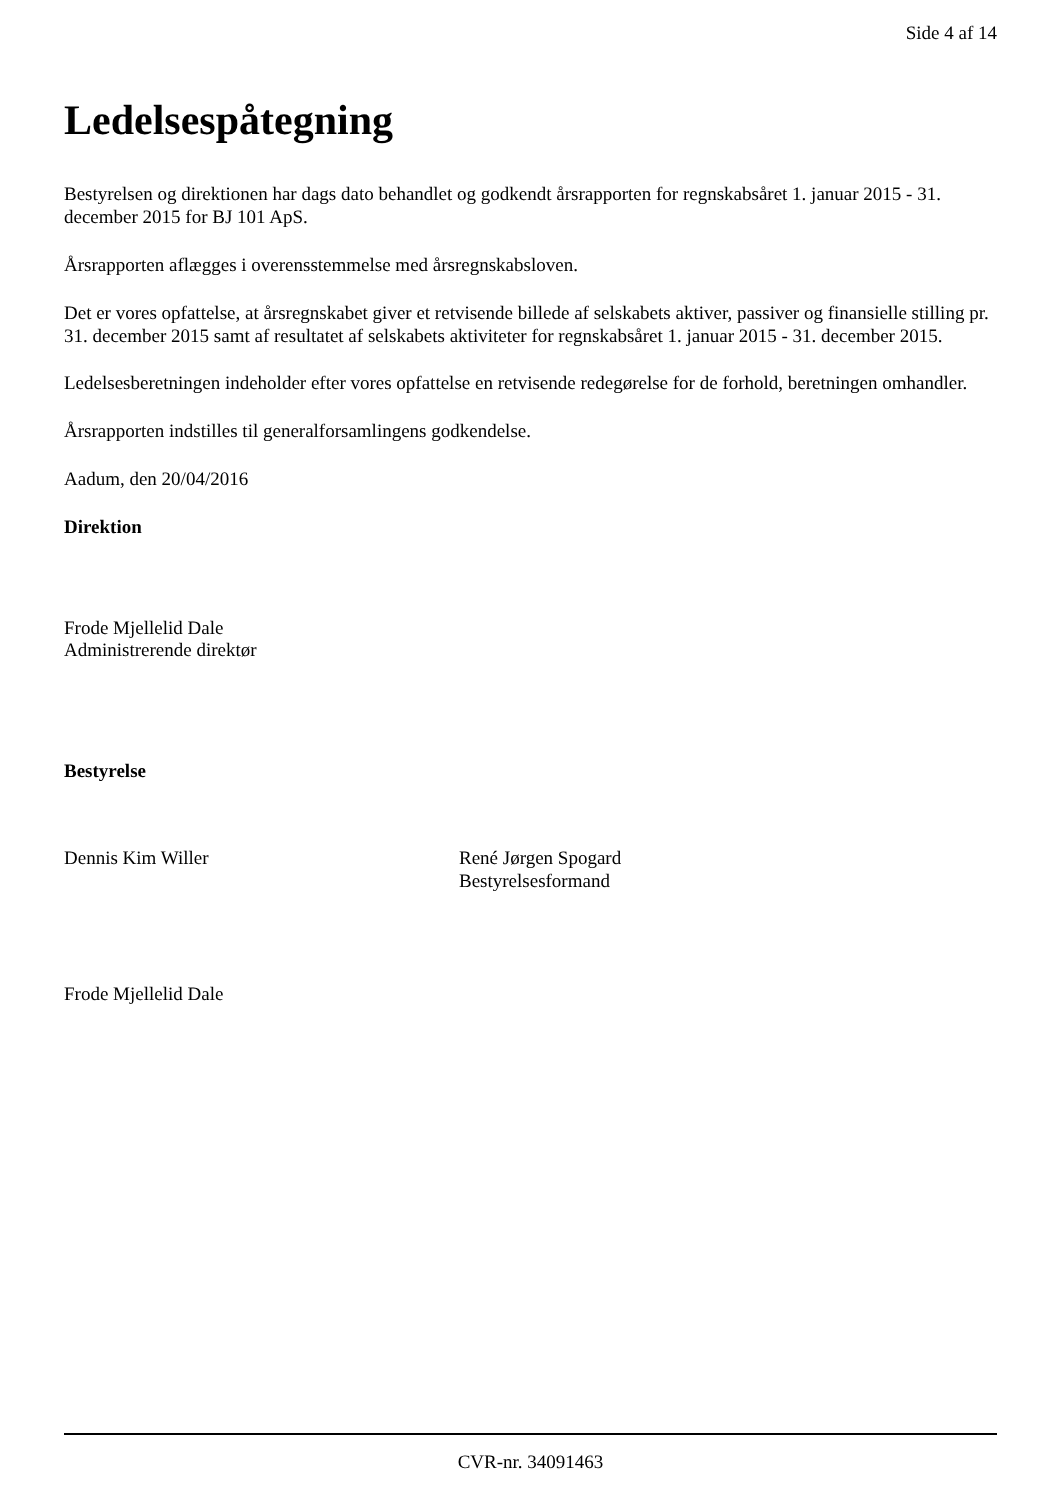Side 4 af 14
Ledelsespåtegning
Bestyrelsen og direktionen har dags dato behandlet og godkendt årsrapporten for regnskabsåret 1. januar 2015 - 31. december 2015 for BJ 101 ApS.
Årsrapporten aflægges i overensstemmelse med årsregnskabsloven.
Det er vores opfattelse, at årsregnskabet giver et retvisende billede af selskabets aktiver, passiver og finansielle stilling pr. 31. december 2015 samt af resultatet af selskabets aktiviteter for regnskabsåret 1. januar 2015 - 31. december 2015.
Ledelsesberetningen indeholder efter vores opfattelse en retvisende redegørelse for de forhold, beretningen omhandler.
Årsrapporten indstilles til generalforsamlingens godkendelse.
Aadum, den 20/04/2016
Direktion
Frode Mjellelid Dale
Administrerende direktør
Bestyrelse
Dennis Kim Willer René Jørgen Spogard
Bestyrelsesformand
Frode Mjellelid Dale
CVR-nr. 34091463